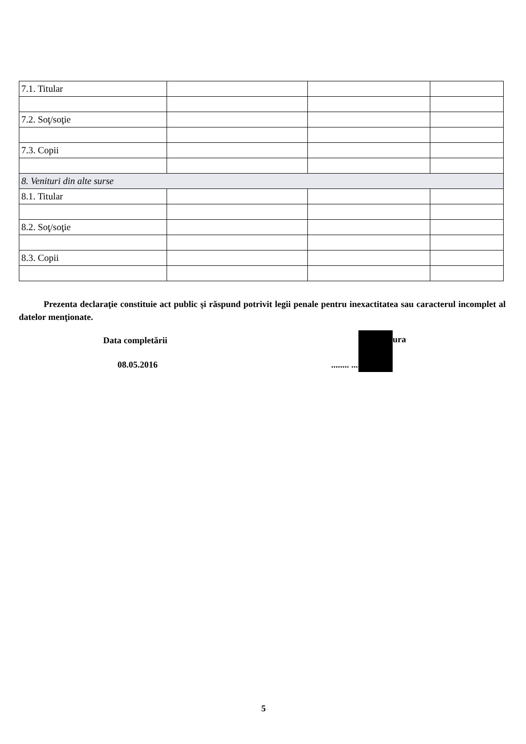| 7.1. Titular | | | |
| 7.2. Soţ/soţie | | | |
| 7.3. Copii | | | |
| 8. Venituri din alte surse | | | |
| 8.1. Titular | | | |
| 8.2. Soţ/soţie | | | |
| 8.3. Copii | | | |
Prezenta declaraţie constituie act public şi răspund potrivit legii penale pentru inexactitatea sau caracterul incomplet al datelor menţionate.
Data completării
08.05.2016
ura
........ .............
5